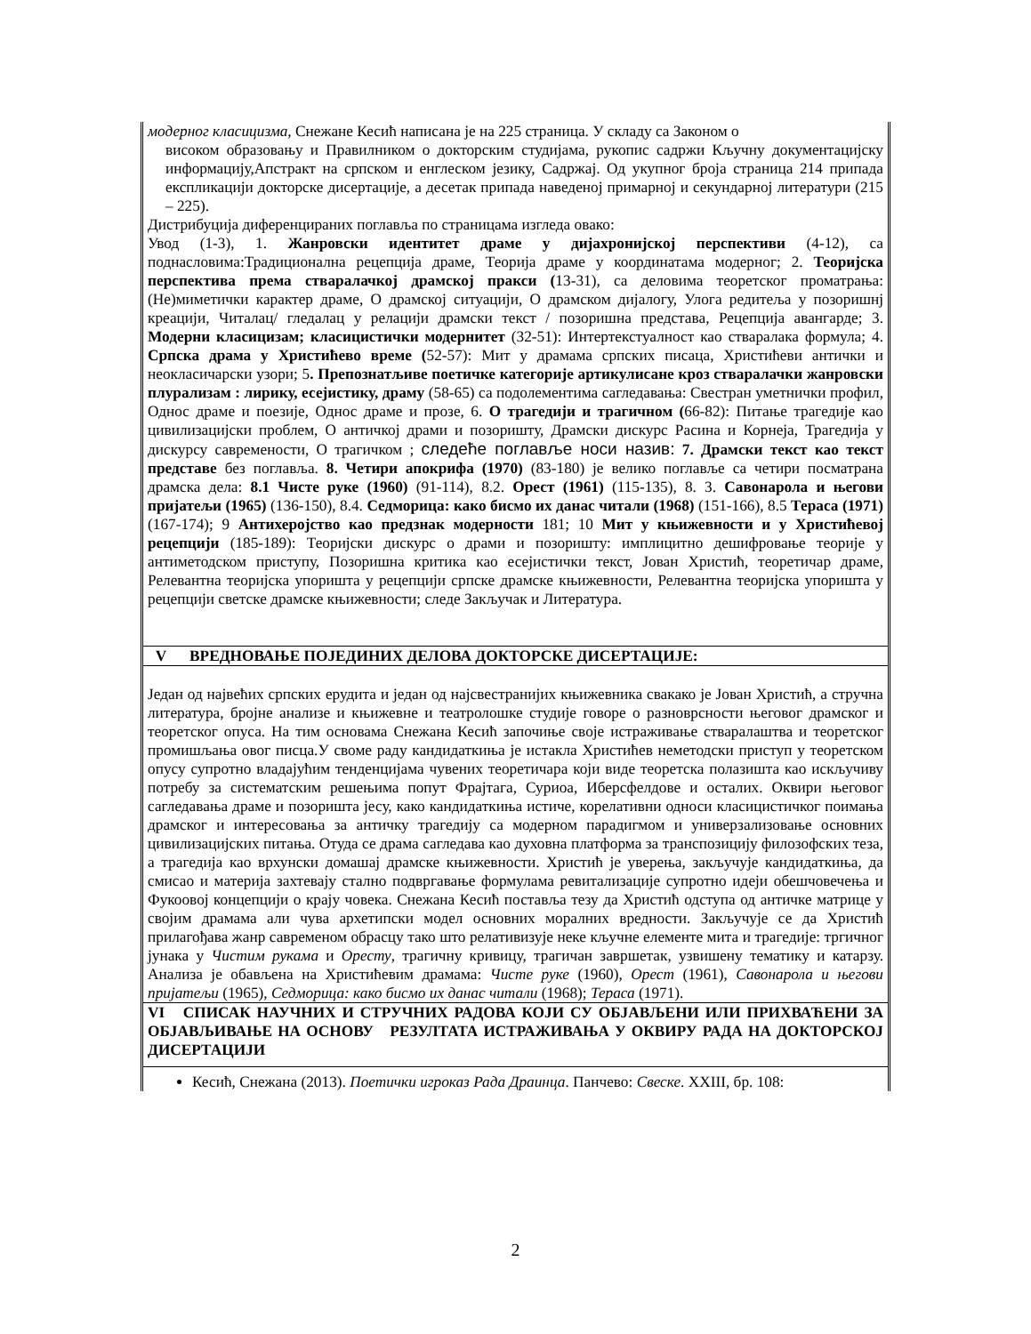| модерног класицизма, Снежане Кесић написана је на 225 страница. У складу са Законом о високом образовању и Правилником о докторским студијама, рукопис садржи Кључну документацијску информацију,Апстракт на српском и енглеском језику, Садржај. Од укупног броја страница 214 припада експликацији докторске дисертације, а десетак припада наведеној примарној и секундарној литератури (215 – 225). Дистрибуција диференцираних поглавља по страницама изгледа овако: Увод (1-3), 1. Жанровски идентитет драме у дијахронијској перспективи (4-12), са поднасловима:Традиционална рецепција драме, Теорија драме у координатама модерног; 2. Теоријска перспектива према стваралачкој драмској пракси ( 13-31), са деловима теоретског проматрања: (Не)миметички карактер драме, О драмској ситуацији, О драмском дијалогу, Улога редитеља у позоришнј креацији, Читалац/ гледалац у релацији драмски текст / позоришна представа, Рецепција авангарде; 3. Модерни класицизам; класицистички модернитет (32-51): Интертекстуалност као стваралака формула; 4. Српска драма у Христићево време ( 52-57): Мит у драмама српских писаца, Христићеви антички и неокласичарски узори; 5 . Препознатљиве поетичке категорије артикулисане кроз стваралачки жанровски плурализам : лирику, есејистику, драму (58-65) са подолементима сагледавања: Свестран уметнички профил, Однос драме и поезије, Однос драме и прозе, 6. О трагедији и трагичном ( 66-82): Питање трагедије као цивилизацијски проблем, О античкој драми и позоришту, Драмски дискурс Расина и Корнеја, Трагедија у дискурсу савремености, О трагичком ; следеће поглавље носи назив: 7. Драмски текст као текст представе без поглавља. 8. Четири апокрифа (1970) (83-180) је велико поглавље са четири посматрана драмска дела: 8.1 Чисте руке (1960) (91-114), 8.2. Орест (1961) (115-135), 8. 3. Савонарола и његови пријатељи (1965) (136-150), 8.4. Седморица: како бисмо их данас читали (1968) (151-166), 8.5 Тераса (1971) (167-174); 9 Антихеројство као предзнак модерности 181; 10 Мит у књижевности и у Христићевој рецепцији (185-189): Теоријски дискурс о драми и позоришту: имплицитно дешифровање теорије у антиметодском приступу, Позоришна критика као есејистички текст, Јован Христић, теоретичар драме, Релевантна теоријска упоришта у рецепцији српске драмске књижевности, Релевантна теоријска упоришта у рецепцији светске драмске књижевности; следе Закључак и Литература. |
| V ВРЕДНОВАЊЕ ПОЈЕДИНИХ ДЕЛОВА ДОКТОРСКЕ ДИСЕРТАЦИЈЕ: |
| Један од највећих српских ерудита и један од најсвестранијих књижевника свакако је Јован Христић, а стручна литература, бројне анализе и књижевне и театролошке студије говоре о разноврсности његовог драмског и теоретског опуса. На тим основама Снежана Кесић започиње своје истраживање стваралаштва и теоретског промишљања овог писца.У своме раду кандидаткиња је истакла Христићев неметодски приступ у теоретском опусу супротно владајућим тенденцијама чувених теоретичара који виде теоретска полазишта као искључиву потребу за систематским решењима попут Фрајтага, Суриоа, Иберсфелдове и осталих. Оквири његовог сагледавања драме и позоришта јесу, како кандидаткиња истиче, корелативни односи класицистичког поимања драмског и интересовања за античку трагедију са модерном парадигмом и универзализовање основних цивилизацијских питања. Отуда се драма сагледава као духовна платформа за транспозицију филозофских теза, а трагедија као врхунски домашај драмске књижевности. Христић је уверења, закључује кандидаткиња, да смисао и материја захтевају стално подвргавање формулама ревитализације супротно идеји обешчовечења и Фукоовој концепцији о крају човека. Снежана Кесић поставља тезу да Христић одступа од античке матрице у својим драмама али чува архетипски модел основних моралних вредности. Закључује се да Христић прилагођава жанр савременом обрасцу тако што релативизује неке кључне елементе мита и трагедије: тргичног јунака у Чистим рукама и Оресту , трагичну кривицу, трагичан завршетак, узвишену тематику и катарзу. Анализа је обављена на Христићевим драмама: Чисте руке (1960), Орест (1961), Савонарола и његови пријатељи (1965), Седморица: како бисмо их данас читали (1968); Тераса (1971). |
| VI СПИСАК НАУЧНИХ И СТРУЧНИХ РАДОВА КОЈИ СУ ОБЈАВЉЕНИ ИЛИ ПРИХВАЋЕНИ ЗА ОБЈАВЉИВАЊЕ НА ОСНОВУ РЕЗУЛТАТА ИСТРАЖИВАЊА У ОКВИРУ РАДА НА ДОКТОРСКОЈ ДИСЕРТАЦИЈИ |
| Кесић, Снежана (2013). Поетички игроказ Рада Драинца . Панчево: Свеске . XXIII, бр. 108: |
2